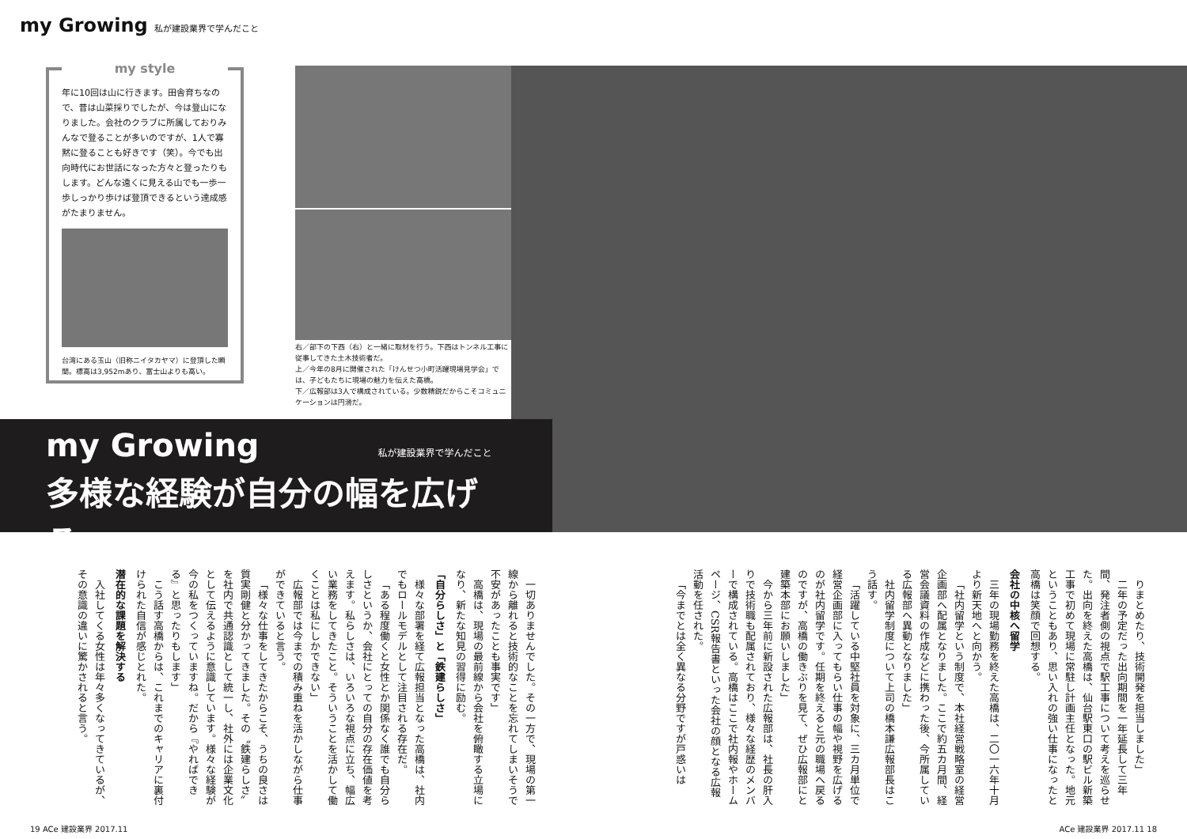my Growing 私が建設業界で学んだこと
my style
年に10回は山に行きます。田舎育ちなので、昔は山菜採りでしたが、今は登山になりました。会社のクラブに所属しておりみんなで登ることが多いのですが、1人で寡黙に登ることも好きです（笑）。今でも出向時代にお世話になった方々と登ったりもします。どんな遠くに見える山でも一歩一歩しっかり歩けば登頂できるという達成感がたまりません。
台湾にある玉山（旧称ニイタカヤマ）に登頂した瞬間。標高は3,952mあり、富士山よりも高い。
右／部下の下西（右）と一緒に取材を行う。下西はトンネル工事に従事してきた土木技術者だ。
上／今年の8月に開催された「けんせつ小町活躍現場見学会」では、子どもたちに現場の魅力を伝えた高橋。
下／広報部は3人で構成されている。少数精鋭だからこそコミュニケーションは円滑だ。
my Growing 私が建設業界で学んだこと
多様な経験が自分の幅を広げる
一切ありませんでした。その一方で、現場の第一線から離れると技術的なことを忘れてしまいそうで不安があったことも事実です」
高橋は、現場の最前線から会社を俯瞰する立場になり、新たな知見の習得に励む。
「自分らしさ」と「鉄建らしさ」
様々な部署を経て広報担当となった高橋は、社内でもロールモデルとして注目される存在だ。
「ある程度働くと女性とか関係なく誰でも自分らしさというか、会社にとっての自分の存在価値を考えます。私らしさは、いろいろな視点に立ち、幅広い業務をしてきたこと。そういうことを活かして働くことは私にしかできない」
広報部では今までの積み重ねを活かしながら仕事ができていると言う。
「様々な仕事をしてきたからこそ、うちの良さは質実剛健と分かってきました。その〝鉄建らしさ〟を社内で共通認識として統一し、社外には企業文化として伝えるように意識しています。様々な経験が今の私をつくっていますね。だから『やればできる』と思ったりもします」
こう話す高橋からは、これまでのキャリアに裏付けられた自信が感じとれた。
潜在的な課題を解決する
入社してくる女性は年々多くなってきているが、その意識の違いに驚かされると言う。
りまとめたり、技術開発を担当しました」
二年の予定だった出向期間を一年延長して三年間、発注者側の視点で駅工事について考えを巡らせた。出向を終えた高橋は、仙台駅東口の駅ビル新築工事で初めて現場に常駐し計画主任となった。地元ということもあり、思い入れの強い仕事になったと高橋は笑顔で回想する。
会社の中核へ留学
三年の現場勤務を終えた高橋は、二〇一六年十月より新天地へと向かう。
「社内留学という制度で、本社経営戦略室の経営企画部へ配属となりました。ここで約五カ月間、経営会議資料の作成などに携わった後、今所属している広報部へ異動となりました」
社内留学制度について上司の橋本謙広報部長はこう話す。
「活躍している中堅社員を対象に、三カ月単位で経営企画部に入ってもらい仕事の幅や視野を広げるのが社内留学です。任期を終えると元の職場へ戻るのですが、高橋の働きぶりを見て、ぜひ広報部にと建築本部にお願いしました」
今から三年前に新設された広報部は、社長の肝入りで技術職も配属されており、様々な経歴のメンバーで構成されている。高橋はここで社内報やホームページ、CSR報告書といった会社の顔となる広報活動を任された。
「今までとは全く異なる分野ですが戸惑いは
19 ACe 建設業界 2017.11 ACe 建設業界 2017.11 18